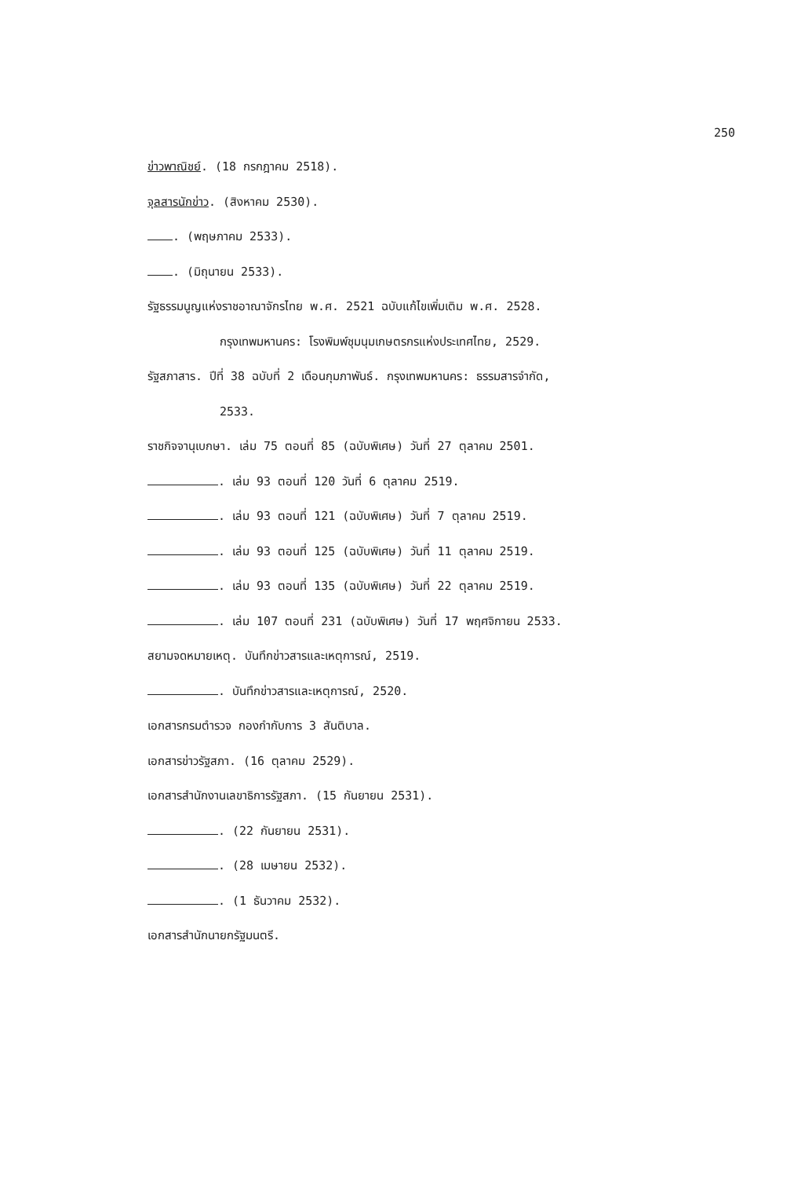250
ข่าวพาณิชย์. (18 กรกฎาคม 2518).
จุลสารนักข่าว. (สิงหาคม 2530).
. (พฤษภาคม 2533).
. (มิถุนายน 2533).
รัฐธรรมนูญแห่งราชอาณาจักรไทย พ.ศ. 2521 ฉบับแก้ไขเพิ่มเติม พ.ศ. 2528.
กรุงเทพมหานคร: โรงพิมพ์ชุมนุมเกษตรกรแห่งประเทศไทย, 2529.
รัฐสภาสาร. ปีที่ 38 ฉบับที่ 2 เดือนกุมภาพันธ์. กรุงเทพมหานคร: ธรรมสารจำกัด,
2533.
ราชกิจจานุเบกษา. เล่ม 75 ตอนที่ 85 (ฉบับพิเศษ) วันที่ 27 ตุลาคม 2501.
. เล่ม 93 ตอนที่ 120 วันที่ 6 ตุลาคม 2519.
. เล่ม 93 ตอนที่ 121 (ฉบับพิเศษ) วันที่ 7 ตุลาคม 2519.
. เล่ม 93 ตอนที่ 125 (ฉบับพิเศษ) วันที่ 11 ตุลาคม 2519.
. เล่ม 93 ตอนที่ 135 (ฉบับพิเศษ) วันที่ 22 ตุลาคม 2519.
. เล่ม 107 ตอนที่ 231 (ฉบับพิเศษ) วันที่ 17 พฤศจิกายน 2533.
สยามจดหมายเหตุ. บันทึกข่าวสารและเหตุการณ์, 2519.
. บันทึกข่าวสารและเหตุการณ์, 2520.
เอกสารกรมตำรวจ กองกำกับการ 3 สันติบาล.
เอกสารข่าวรัฐสภา. (16 ตุลาคม 2529).
เอกสารสำนักงานเลขาธิการรัฐสภา. (15 กันยายน 2531).
. (22 กันยายน 2531).
. (28 เมษายน 2532).
. (1 ธันวาคม 2532).
เอกสารสำนักนายกรัฐมนตรี.